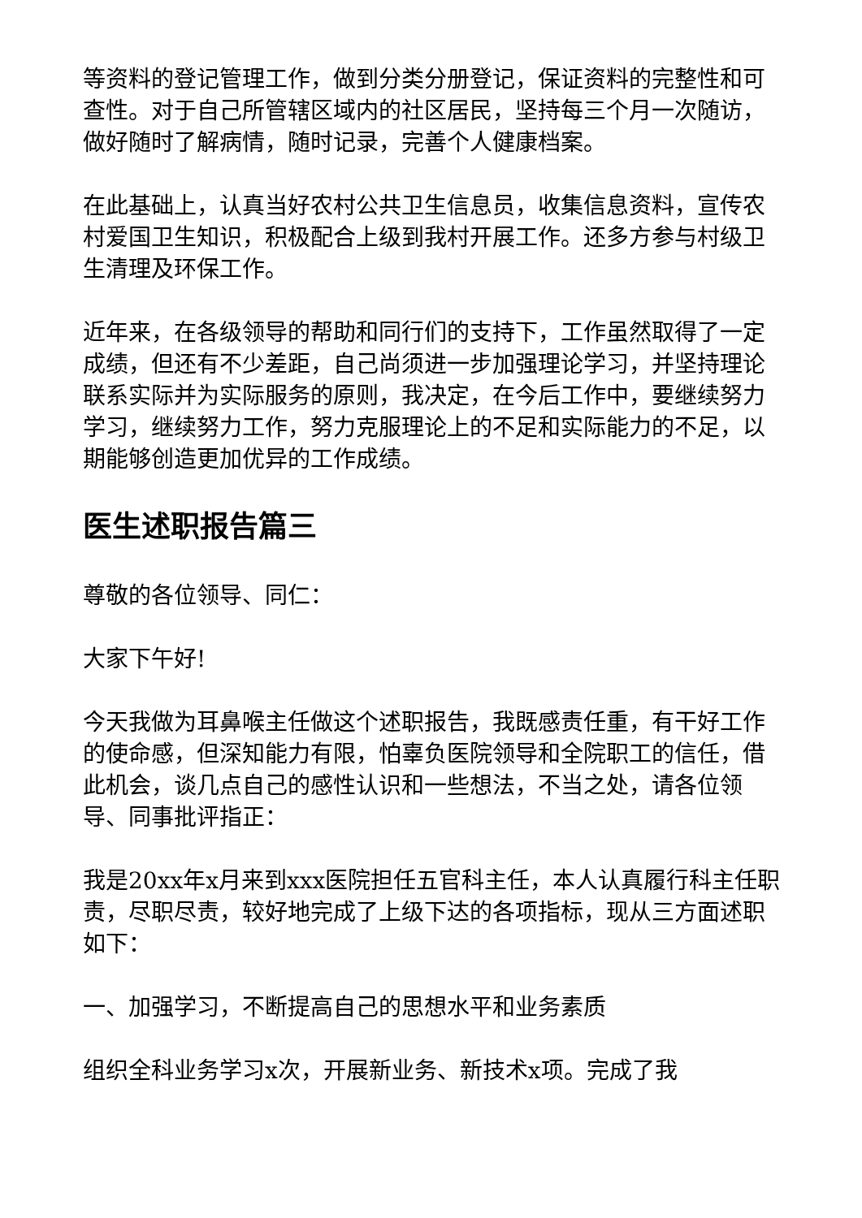等资料的登记管理工作，做到分类分册登记，保证资料的完整性和可查性。对于自己所管辖区域内的社区居民，坚持每三个月一次随访，做好随时了解病情，随时记录，完善个人健康档案。
在此基础上，认真当好农村公共卫生信息员，收集信息资料，宣传农村爱国卫生知识，积极配合上级到我村开展工作。还多方参与村级卫生清理及环保工作。
近年来，在各级领导的帮助和同行们的支持下，工作虽然取得了一定成绩，但还有不少差距，自己尚须进一步加强理论学习，并坚持理论联系实际并为实际服务的原则，我决定，在今后工作中，要继续努力学习，继续努力工作，努力克服理论上的不足和实际能力的不足，以期能够创造更加优异的工作成绩。
医生述职报告篇三
尊敬的各位领导、同仁：
大家下午好!
今天我做为耳鼻喉主任做这个述职报告，我既感责任重，有干好工作的使命感，但深知能力有限，怕辜负医院领导和全院职工的信任，借此机会，谈几点自己的感性认识和一些想法，不当之处，请各位领导、同事批评指正：
我是20xx年x月来到xxx医院担任五官科主任，本人认真履行科主任职责，尽职尽责，较好地完成了上级下达的各项指标，现从三方面述职如下：
一、加强学习，不断提高自己的思想水平和业务素质
组织全科业务学习x次，开展新业务、新技术x项。完成了我